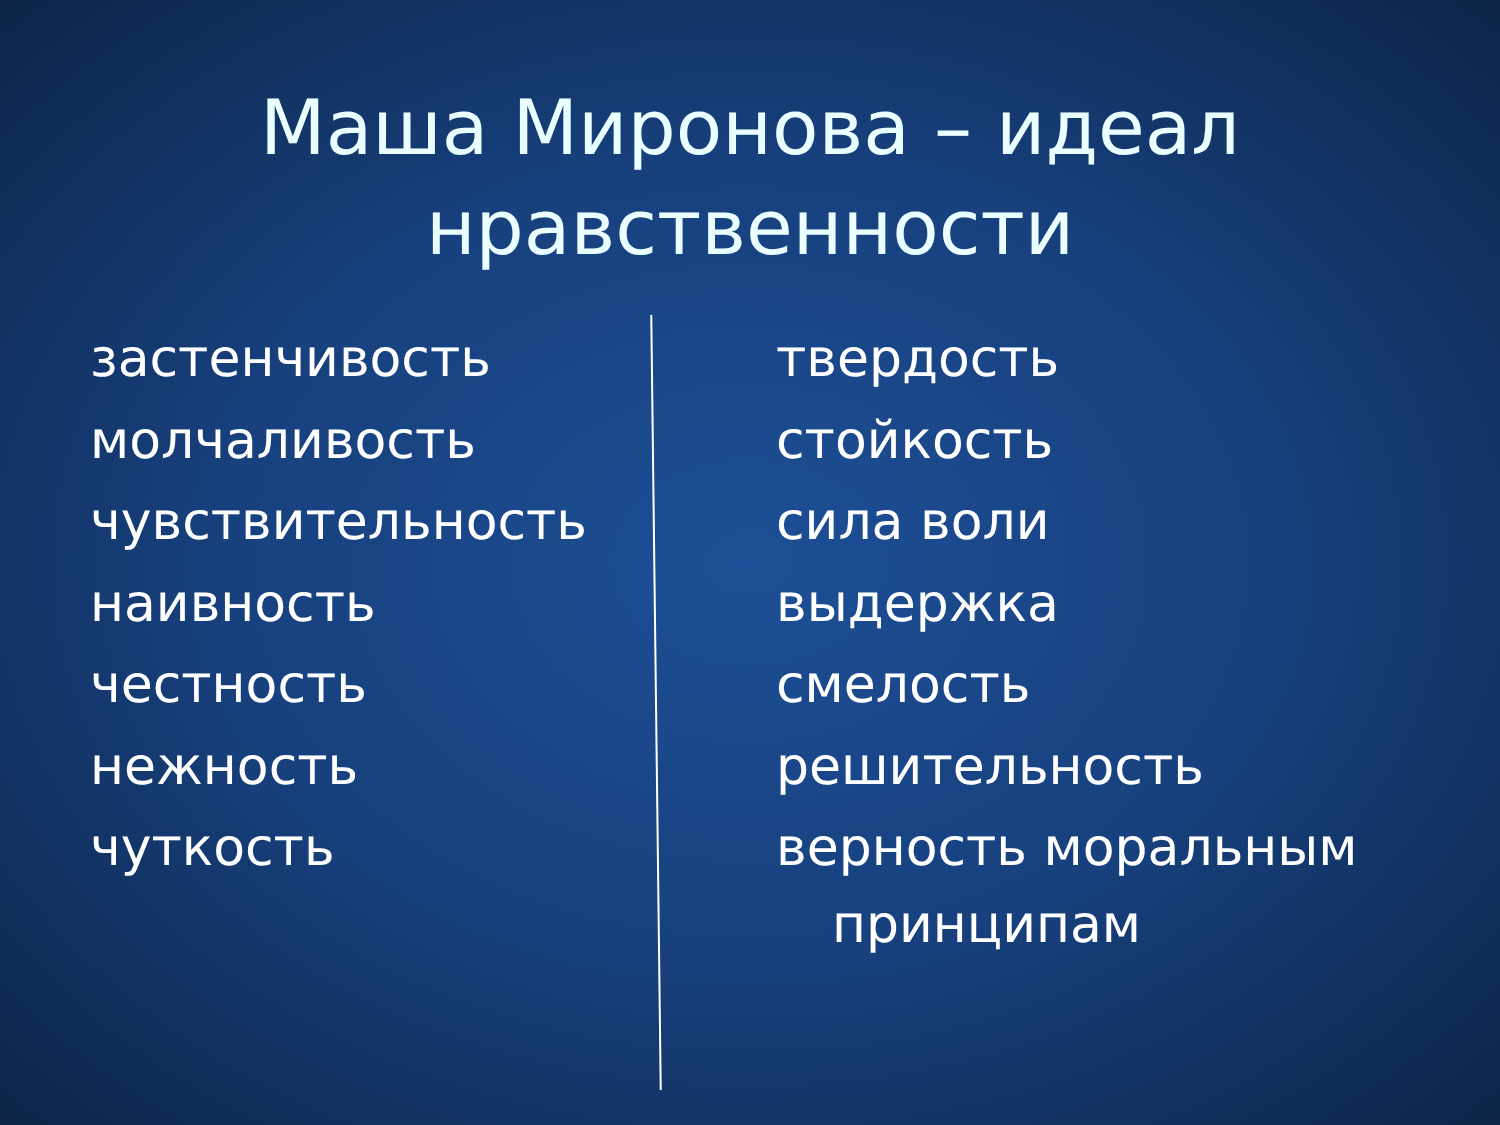Маша Миронова – идеал
нравственности
застенчивость
молчаливость
чувствительность
наивность
честность
нежность
чуткость
твердость
стойкость
сила воли
выдержка
смелость
решительность
верность моральным
принципам